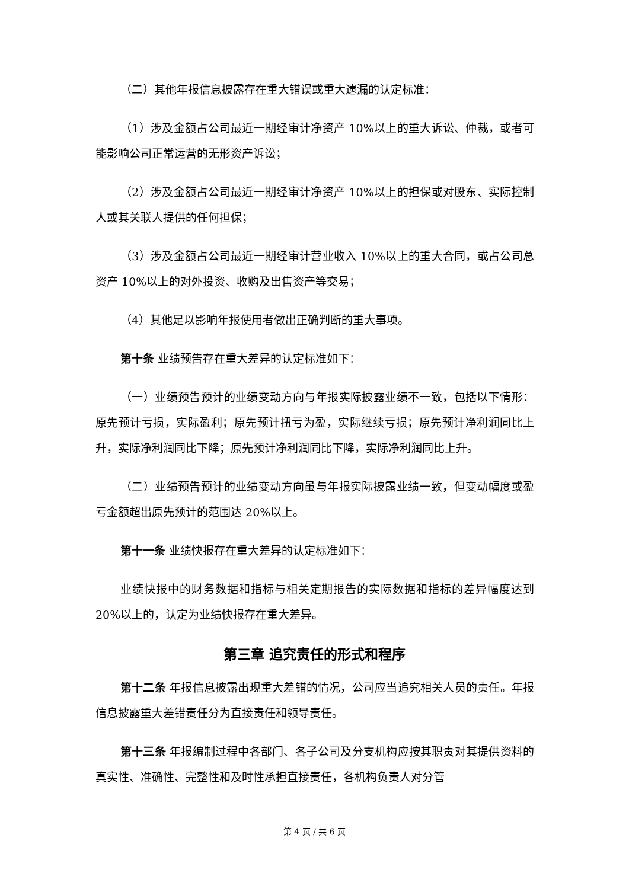（二）其他年报信息披露存在重大错误或重大遗漏的认定标准：
（1）涉及金额占公司最近一期经审计净资产 10%以上的重大诉讼、仲裁，或者可能影响公司正常运营的无形资产诉讼；
（2）涉及金额占公司最近一期经审计净资产 10%以上的担保或对股东、实际控制人或其关联人提供的任何担保；
（3）涉及金额占公司最近一期经审计营业收入 10%以上的重大合同，或占公司总资产 10%以上的对外投资、收购及出售资产等交易；
（4）其他足以影响年报使用者做出正确判断的重大事项。
第十条 业绩预告存在重大差异的认定标准如下：
（一）业绩预告预计的业绩变动方向与年报实际披露业绩不一致，包括以下情形：原先预计亏损，实际盈利；原先预计扭亏为盈，实际继续亏损；原先预计净利润同比上升，实际净利润同比下降；原先预计净利润同比下降，实际净利润同比上升。
（二）业绩预告预计的业绩变动方向虽与年报实际披露业绩一致，但变动幅度或盈亏金额超出原先预计的范围达 20%以上。
第十一条 业绩快报存在重大差异的认定标准如下：
业绩快报中的财务数据和指标与相关定期报告的实际数据和指标的差异幅度达到 20%以上的，认定为业绩快报存在重大差异。
第三章 追究责任的形式和程序
第十二条 年报信息披露出现重大差错的情况，公司应当追究相关人员的责任。年报信息披露重大差错责任分为直接责任和领导责任。
第十三条 年报编制过程中各部门、各子公司及分支机构应按其职责对其提供资料的真实性、准确性、完整性和及时性承担直接责任，各机构负责人对分管
第 4 页 / 共 6 页